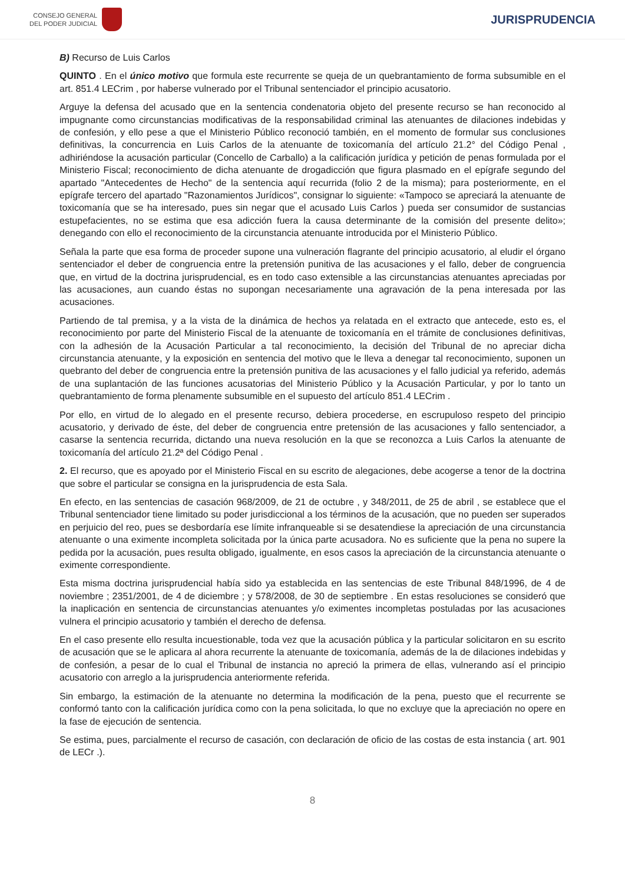CONSEJO GENERAL
DEL PODER JUDICIAL
JURISPRUDENCIA
B) Recurso de Luis Carlos
QUINTO . En el único motivo que formula este recurrente se queja de un quebrantamiento de forma subsumible en el art. 851.4 LECrim , por haberse vulnerado por el Tribunal sentenciador el principio acusatorio.
Arguye la defensa del acusado que en la sentencia condenatoria objeto del presente recurso se han reconocido al impugnante como circunstancias modificativas de la responsabilidad criminal las atenuantes de dilaciones indebidas y de confesión, y ello pese a que el Ministerio Público reconoció también, en el momento de formular sus conclusiones definitivas, la concurrencia en Luis Carlos de la atenuante de toxicomanía del artículo 21.2° del Código Penal , adhiriéndose la acusación particular (Concello de Carballo) a la calificación jurídica y petición de penas formulada por el Ministerio Fiscal; reconocimiento de dicha atenuante de drogadicción que figura plasmado en el epígrafe segundo del apartado "Antecedentes de Hecho" de la sentencia aquí recurrida (folio 2 de la misma); para posteriormente, en el epígrafe tercero del apartado "Razonamientos Jurídicos", consignar lo siguiente: «Tampoco se apreciará la atenuante de toxicomanía que se ha interesado, pues sin negar que el acusado Luis Carlos ) pueda ser consumidor de sustancias estupefacientes, no se estima que esa adicción fuera la causa determinante de la comisión del presente delito»; denegando con ello el reconocimiento de la circunstancia atenuante introducida por el Ministerio Público.
Señala la parte que esa forma de proceder supone una vulneración flagrante del principio acusatorio, al eludir el órgano sentenciador el deber de congruencia entre la pretensión punitiva de las acusaciones y el fallo, deber de congruencia que, en virtud de la doctrina jurisprudencial, es en todo caso extensible a las circunstancias atenuantes apreciadas por las acusaciones, aun cuando éstas no supongan necesariamente una agravación de la pena interesada por las acusaciones.
Partiendo de tal premisa, y a la vista de la dinámica de hechos ya relatada en el extracto que antecede, esto es, el reconocimiento por parte del Ministerio Fiscal de la atenuante de toxicomanía en el trámite de conclusiones definitivas, con la adhesión de la Acusación Particular a tal reconocimiento, la decisión del Tribunal de no apreciar dicha circunstancia atenuante, y la exposición en sentencia del motivo que le lleva a denegar tal reconocimiento, suponen un quebranto del deber de congruencia entre la pretensión punitiva de las acusaciones y el fallo judicial ya referido, además de una suplantación de las funciones acusatorias del Ministerio Público y la Acusación Particular, y por lo tanto un quebrantamiento de forma plenamente subsumible en el supuesto del artículo 851.4 LECrim .
Por ello, en virtud de lo alegado en el presente recurso, debiera procederse, en escrupuloso respeto del principio acusatorio, y derivado de éste, del deber de congruencia entre pretensión de las acusaciones y fallo sentenciador, a casarse la sentencia recurrida, dictando una nueva resolución en la que se reconozca a Luis Carlos la atenuante de toxicomanía del artículo 21.2ª del Código Penal .
2. El recurso, que es apoyado por el Ministerio Fiscal en su escrito de alegaciones, debe acogerse a tenor de la doctrina que sobre el particular se consigna en la jurisprudencia de esta Sala.
En efecto, en las sentencias de casación 968/2009, de 21 de octubre , y 348/2011, de 25 de abril , se establece que el Tribunal sentenciador tiene limitado su poder jurisdiccional a los términos de la acusación, que no pueden ser superados en perjuicio del reo, pues se desbordaría ese límite infranqueable si se desatendiese la apreciación de una circunstancia atenuante o una eximente incompleta solicitada por la única parte acusadora. No es suficiente que la pena no supere la pedida por la acusación, pues resulta obligado, igualmente, en esos casos la apreciación de la circunstancia atenuante o eximente correspondiente.
Esta misma doctrina jurisprudencial había sido ya establecida en las sentencias de este Tribunal 848/1996, de 4 de noviembre ; 2351/2001, de 4 de diciembre ; y 578/2008, de 30 de septiembre . En estas resoluciones se consideró que la inaplicación en sentencia de circunstancias atenuantes y/o eximentes incompletas postuladas por las acusaciones vulnera el principio acusatorio y también el derecho de defensa.
En el caso presente ello resulta incuestionable, toda vez que la acusación pública y la particular solicitaron en su escrito de acusación que se le aplicara al ahora recurrente la atenuante de toxicomanía, además de la de dilaciones indebidas y de confesión, a pesar de lo cual el Tribunal de instancia no apreció la primera de ellas, vulnerando así el principio acusatorio con arreglo a la jurisprudencia anteriormente referida.
Sin embargo, la estimación de la atenuante no determina la modificación de la pena, puesto que el recurrente se conformó tanto con la calificación jurídica como con la pena solicitada, lo que no excluye que la apreciación no opere en la fase de ejecución de sentencia.
Se estima, pues, parcialmente el recurso de casación, con declaración de oficio de las costas de esta instancia ( art. 901 de LECr .).
8